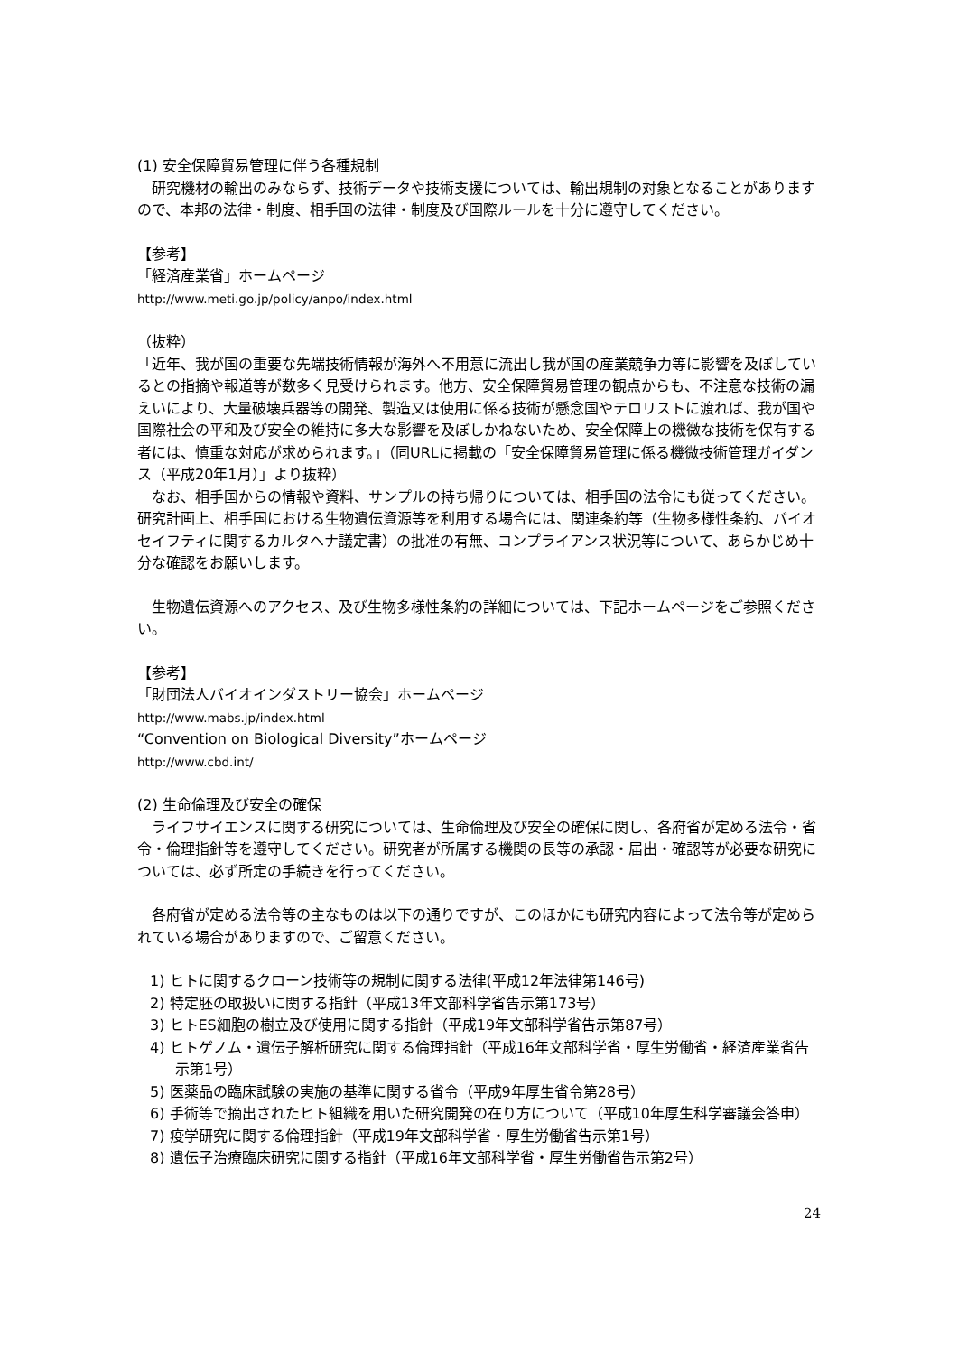(1) 安全保障貿易管理に伴う各種規制
研究機材の輸出のみならず、技術データや技術支援については、輸出規制の対象となることがありますので、本邦の法律・制度、相手国の法律・制度及び国際ルールを十分に遵守してください。
【参考】
「経済産業省」ホームページ
http://www.meti.go.jp/policy/anpo/index.html
（抜粋）
「近年、我が国の重要な先端技術情報が海外へ不用意に流出し我が国の産業競争力等に影響を及ぼしているとの指摘や報道等が数多く見受けられます。他方、安全保障貿易管理の観点からも、不注意な技術の漏えいにより、大量破壊兵器等の開発、製造又は使用に係る技術が懸念国やテロリストに渡れば、我が国や国際社会の平和及び安全の維持に多大な影響を及ぼしかねないため、安全保障上の機微な技術を保有する者には、慎重な対応が求められます。」（同URLに掲載の「安全保障貿易管理に係る機微技術管理ガイダンス（平成20年1月）」より抜粋）
なお、相手国からの情報や資料、サンプルの持ち帰りについては、相手国の法令にも従ってください。研究計画上、相手国における生物遺伝資源等を利用する場合には、関連条約等（生物多様性条約、バイオセイフティに関するカルタヘナ議定書）の批准の有無、コンプライアンス状況等について、あらかじめ十分な確認をお願いします。
生物遺伝資源へのアクセス、及び生物多様性条約の詳細については、下記ホームページをご参照ください。
【参考】
「財団法人バイオインダストリー協会」ホームページ
http://www.mabs.jp/index.html
“Convention on Biological Diversity”ホームページ
http://www.cbd.int/
(2) 生命倫理及び安全の確保
ライフサイエンスに関する研究については、生命倫理及び安全の確保に関し、各府省が定める法令・省令・倫理指針等を遵守してください。研究者が所属する機関の長等の承認・届出・確認等が必要な研究については、必ず所定の手続きを行ってください。
各府省が定める法令等の主なものは以下の通りですが、このほかにも研究内容によって法令等が定められている場合がありますので、ご留意ください。
1) ヒトに関するクローン技術等の規制に関する法律(平成12年法律第146号)
2) 特定胚の取扱いに関する指針（平成13年文部科学省告示第173号）
3) ヒトES細胞の樹立及び使用に関する指針（平成19年文部科学省告示第87号）
4) ヒトゲノム・遺伝子解析研究に関する倫理指針（平成16年文部科学省・厚生労働省・経済産業省告示第1号）
5) 医薬品の臨床試験の実施の基準に関する省令（平成9年厚生省令第28号）
6) 手術等で摘出されたヒト組織を用いた研究開発の在り方について（平成10年厚生科学審議会答申）
7) 疫学研究に関する倫理指針（平成19年文部科学省・厚生労働省告示第1号）
8) 遺伝子治療臨床研究に関する指針（平成16年文部科学省・厚生労働省告示第2号）
24